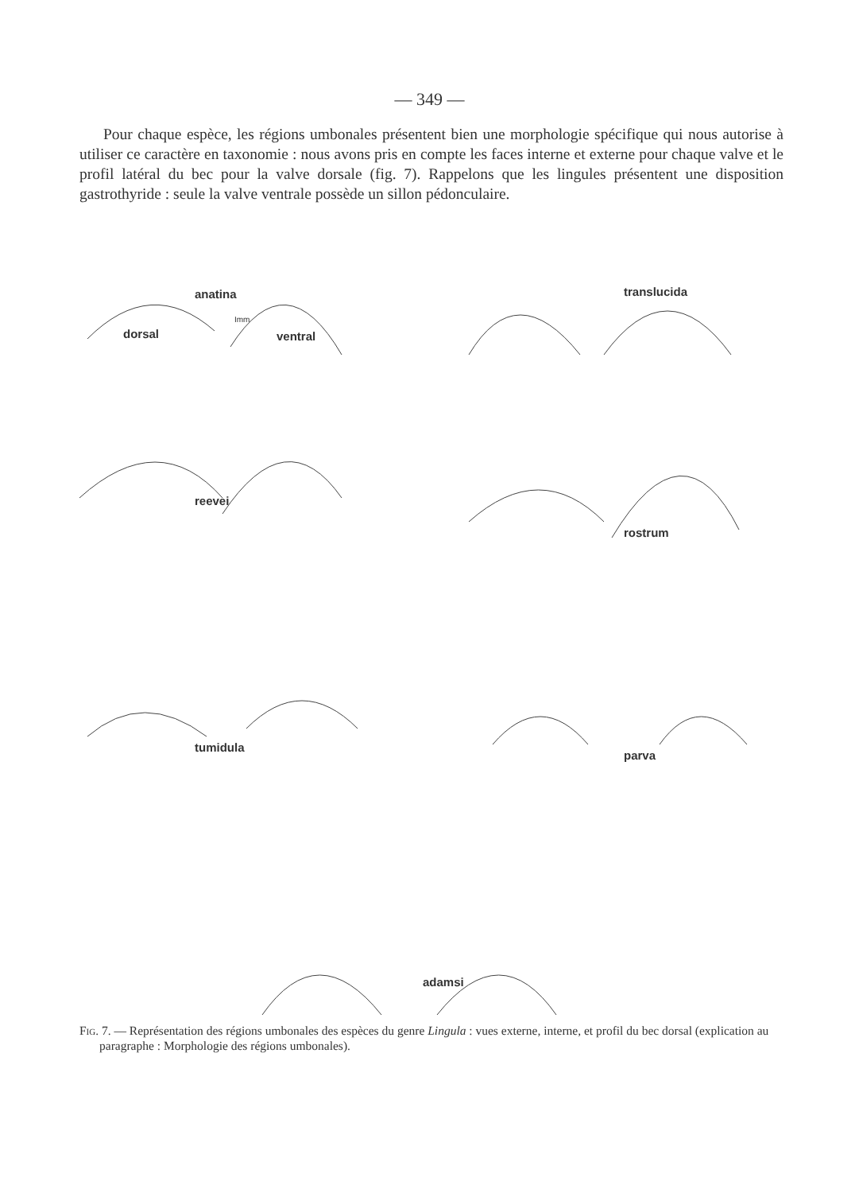— 349 —
Pour chaque espèce, les régions umbonales présentent bien une morphologie spécifique qui nous autorise à utiliser ce caractère en taxonomie : nous avons pris en compte les faces interne et externe pour chaque valve et le profil latéral du bec pour la valve dorsale (fig. 7). Rappelons que les lingules présentent une disposition gastrothyride : seule la valve ventrale possède un sillon pédonculaire.
anatina
dorsal
Imm
ventral
translucida
reevei
rostrum
tumidula
parva
adamsi
Fig. 7. — Représentation des régions umbonales des espèces du genre Lingula : vues externe, interne, et profil du bec dorsal (explication au paragraphe : Morphologie des régions umbonales).